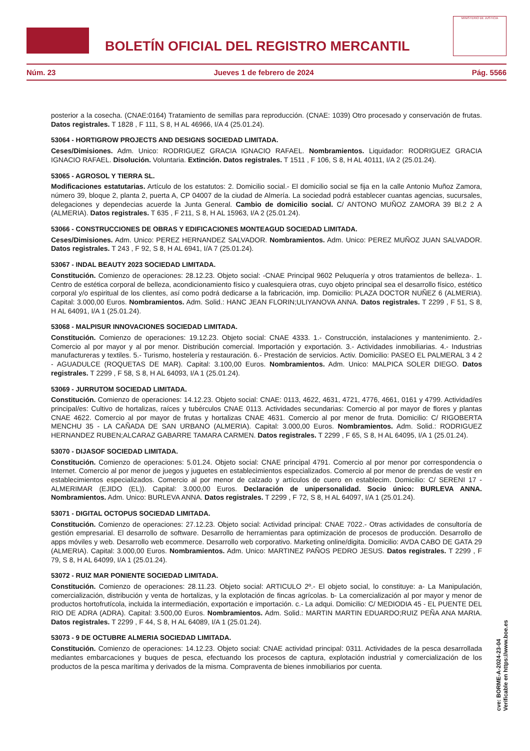BOLETÍN OFICIAL DEL REGISTRO MERCANTIL
MINISTERIO DE JUSTICIA
Núm. 23 Jueves 1 de febrero de 2024 Pág. 5566
posterior a la cosecha. (CNAE:0164) Tratamiento de semillas para reproducción. (CNAE: 1039) Otro procesado y conservación de frutas. Datos registrales. T 1828 , F 111, S 8, H AL 46966, I/A 4 (25.01.24).
53064 - HORTIGROW PROJECTS AND DESIGNS SOCIEDAD LIMITADA.
Ceses/Dimisiones. Adm. Unico: RODRIGUEZ GRACIA IGNACIO RAFAEL. Nombramientos. Liquidador: RODRIGUEZ GRACIA IGNACIO RAFAEL. Disolución. Voluntaria. Extinción. Datos registrales. T 1511 , F 106, S 8, H AL 40111, I/A 2 (25.01.24).
53065 - AGROSOL Y TIERRA SL.
Modificaciones estatutarias. Artículo de los estatutos: 2. Domicilio social.- El domicilio social se fija en la calle Antonio Muñoz Zamora, número 39, bloque 2, planta 2, puerta A, CP 04007 de la ciudad de Almería. La sociedad podrá establecer cuantas agencias, sucursales, delegaciones y dependecias acuerde la Junta General. Cambio de domicilio social. C/ ANTONO MUÑOZ ZAMORA 39 Bl.2 2 A (ALMERIA). Datos registrales. T 635 , F 211, S 8, H AL 15963, I/A 2 (25.01.24).
53066 - CONSTRUCCIONES DE OBRAS Y EDIFICACIONES MONTEAGUD SOCIEDAD LIMITADA.
Ceses/Dimisiones. Adm. Unico: PEREZ HERNANDEZ SALVADOR. Nombramientos. Adm. Unico: PEREZ MUÑOZ JUAN SALVADOR. Datos registrales. T 243 , F 92, S 8, H AL 6941, I/A 7 (25.01.24).
53067 - INDAL BEAUTY 2023 SOCIEDAD LIMITADA.
Constitución. Comienzo de operaciones: 28.12.23. Objeto social: -CNAE Principal 9602 Peluquería y otros tratamientos de belleza-. 1. Centro de estética corporal de belleza, acondicionamiento físico y cualesquiera otras, cuyo objeto principal sea el desarrollo físico, estético corporal y/o espiritual de los clientes, así como podrá dedicarse a la fabricación, imp. Domicilio: PLAZA DOCTOR NUÑEZ 6 (ALMERIA). Capital: 3.000,00 Euros. Nombramientos. Adm. Solid.: HANC JEAN FLORIN;ULIYANOVA ANNA. Datos registrales. T 2299 , F 51, S 8, H AL 64091, I/A 1 (25.01.24).
53068 - MALPISUR INNOVACIONES SOCIEDAD LIMITADA.
Constitución. Comienzo de operaciones: 19.12.23. Objeto social: CNAE 4333. 1.- Construcción, instalaciones y mantenimiento. 2.- Comercio al por mayor y al por menor. Distribución comercial. Importación y exportación. 3.- Actividades inmobiliarias. 4.- Industrias manufactureras y textiles. 5.- Turismo, hostelería y restauración. 6.- Prestación de servicios. Activ. Domicilio: PASEO EL PALMERAL 3 4 2 - AGUADULCE (ROQUETAS DE MAR). Capital: 3.100,00 Euros. Nombramientos. Adm. Unico: MALPICA SOLER DIEGO. Datos registrales. T 2299 , F 58, S 8, H AL 64093, I/A 1 (25.01.24).
53069 - JURRUTOM SOCIEDAD LIMITADA.
Constitución. Comienzo de operaciones: 14.12.23. Objeto social: CNAE: 0113, 4622, 4631, 4721, 4776, 4661, 0161 y 4799. Actividad/es principal/es: Cultivo de hortalizas, raíces y tubérculos CNAE 0113. Actividades secundarias: Comercio al por mayor de flores y plantas CNAE 4622. Comercio al por mayor de frutas y hortalizas CNAE 4631. Comercio al por menor de fruta. Domicilio: C/ RIGOBERTA MENCHU 35 - LA CAÑADA DE SAN URBANO (ALMERIA). Capital: 3.000,00 Euros. Nombramientos. Adm. Solid.: RODRIGUEZ HERNANDEZ RUBEN;ALCARAZ GABARRE TAMARA CARMEN. Datos registrales. T 2299 , F 65, S 8, H AL 64095, I/A 1 (25.01.24).
53070 - DIJASOF SOCIEDAD LIMITADA.
Constitución. Comienzo de operaciones: 5.01.24. Objeto social: CNAE principal 4791. Comercio al por menor por correspondencia o Internet. Comercio al por menor de juegos y juguetes en establecimientos especializados. Comercio al por menor de prendas de vestir en establecimientos especializados. Comercio al por menor de calzado y artículos de cuero en establecim. Domicilio: C/ SERENI 17 - ALMERIMAR (EJIDO (EL)). Capital: 3.000,00 Euros. Declaración de unipersonalidad. Socio único: BURLEVA ANNA. Nombramientos. Adm. Unico: BURLEVA ANNA. Datos registrales. T 2299 , F 72, S 8, H AL 64097, I/A 1 (25.01.24).
53071 - DIGITAL OCTOPUS SOCIEDAD LIMITADA.
Constitución. Comienzo de operaciones: 27.12.23. Objeto social: Actividad principal: CNAE 7022.- Otras actividades de consultoría de gestión empresarial. El desarrollo de software. Desarrollo de herramientas para optimización de procesos de producción. Desarrollo de apps móviles y web. Desarrollo web ecommerce. Desarrollo web corporativo. Marketing online/digita. Domicilio: AVDA CABO DE GATA 29 (ALMERIA). Capital: 3.000,00 Euros. Nombramientos. Adm. Unico: MARTINEZ PAÑOS PEDRO JESUS. Datos registrales. T 2299 , F 79, S 8, H AL 64099, I/A 1 (25.01.24).
53072 - RUIZ MAR PONIENTE SOCIEDAD LIMITADA.
Constitución. Comienzo de operaciones: 28.11.23. Objeto social: ARTICULO 2º.- El objeto social, lo constituye: a- La Manipulación, comercialización, distribución y venta de hortalizas, y la explotación de fincas agrícolas. b- La comercialización al por mayor y menor de productos hortofrutícola, incluida la intermediación, exportación e importación. c.- La adqui. Domicilio: C/ MEDIODIA 45 - EL PUENTE DEL RIO DE ADRA (ADRA). Capital: 3.500,00 Euros. Nombramientos. Adm. Solid.: MARTIN MARTIN EDUARDO;RUIZ PEÑA ANA MARIA. Datos registrales. T 2299 , F 44, S 8, H AL 64089, I/A 1 (25.01.24).
53073 - 9 DE OCTUBRE ALMERIA SOCIEDAD LIMITADA.
Constitución. Comienzo de operaciones: 14.12.23. Objeto social: CNAE actividad principal: 0311. Actividades de la pesca desarrollada mediantes embarcaciones y buques de pesca, efectuando los procesos de captura, explotación industrial y comercialización de los productos de la pesca marítima y derivados de la misma. Compraventa de bienes inmobiliarios por cuenta.
cve: BORME-A-2024-23-04
Verificable en https://www.boe.es